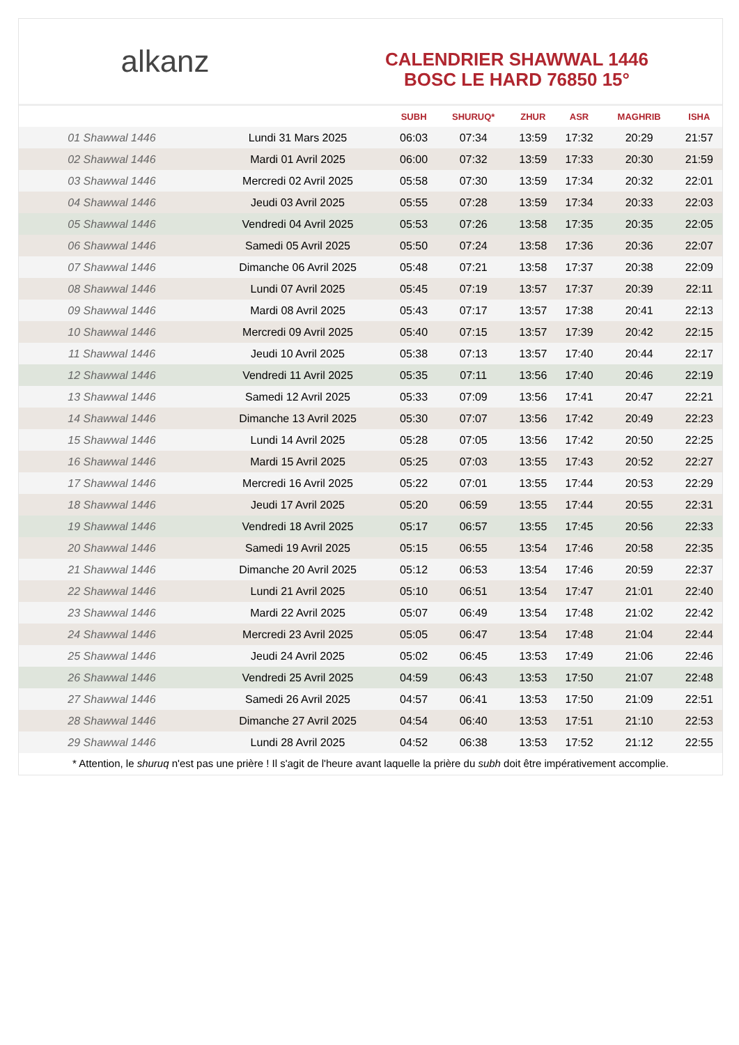alkanz
CALENDRIER SHAWWAL 1446
BOSC LE HARD 76850 15°
| | | SUBH | SHURUQ* | ZHUR | ASR | MAGHRIB | ISHA |
| --- | --- | --- | --- | --- | --- | --- | --- |
| 01 Shawwal 1446 | Lundi 31 Mars 2025 | 06:03 | 07:34 | 13:59 | 17:32 | 20:29 | 21:57 |
| 02 Shawwal 1446 | Mardi 01 Avril 2025 | 06:00 | 07:32 | 13:59 | 17:33 | 20:30 | 21:59 |
| 03 Shawwal 1446 | Mercredi 02 Avril 2025 | 05:58 | 07:30 | 13:59 | 17:34 | 20:32 | 22:01 |
| 04 Shawwal 1446 | Jeudi 03 Avril 2025 | 05:55 | 07:28 | 13:59 | 17:34 | 20:33 | 22:03 |
| 05 Shawwal 1446 | Vendredi 04 Avril 2025 | 05:53 | 07:26 | 13:58 | 17:35 | 20:35 | 22:05 |
| 06 Shawwal 1446 | Samedi 05 Avril 2025 | 05:50 | 07:24 | 13:58 | 17:36 | 20:36 | 22:07 |
| 07 Shawwal 1446 | Dimanche 06 Avril 2025 | 05:48 | 07:21 | 13:58 | 17:37 | 20:38 | 22:09 |
| 08 Shawwal 1446 | Lundi 07 Avril 2025 | 05:45 | 07:19 | 13:57 | 17:37 | 20:39 | 22:11 |
| 09 Shawwal 1446 | Mardi 08 Avril 2025 | 05:43 | 07:17 | 13:57 | 17:38 | 20:41 | 22:13 |
| 10 Shawwal 1446 | Mercredi 09 Avril 2025 | 05:40 | 07:15 | 13:57 | 17:39 | 20:42 | 22:15 |
| 11 Shawwal 1446 | Jeudi 10 Avril 2025 | 05:38 | 07:13 | 13:57 | 17:40 | 20:44 | 22:17 |
| 12 Shawwal 1446 | Vendredi 11 Avril 2025 | 05:35 | 07:11 | 13:56 | 17:40 | 20:46 | 22:19 |
| 13 Shawwal 1446 | Samedi 12 Avril 2025 | 05:33 | 07:09 | 13:56 | 17:41 | 20:47 | 22:21 |
| 14 Shawwal 1446 | Dimanche 13 Avril 2025 | 05:30 | 07:07 | 13:56 | 17:42 | 20:49 | 22:23 |
| 15 Shawwal 1446 | Lundi 14 Avril 2025 | 05:28 | 07:05 | 13:56 | 17:42 | 20:50 | 22:25 |
| 16 Shawwal 1446 | Mardi 15 Avril 2025 | 05:25 | 07:03 | 13:55 | 17:43 | 20:52 | 22:27 |
| 17 Shawwal 1446 | Mercredi 16 Avril 2025 | 05:22 | 07:01 | 13:55 | 17:44 | 20:53 | 22:29 |
| 18 Shawwal 1446 | Jeudi 17 Avril 2025 | 05:20 | 06:59 | 13:55 | 17:44 | 20:55 | 22:31 |
| 19 Shawwal 1446 | Vendredi 18 Avril 2025 | 05:17 | 06:57 | 13:55 | 17:45 | 20:56 | 22:33 |
| 20 Shawwal 1446 | Samedi 19 Avril 2025 | 05:15 | 06:55 | 13:54 | 17:46 | 20:58 | 22:35 |
| 21 Shawwal 1446 | Dimanche 20 Avril 2025 | 05:12 | 06:53 | 13:54 | 17:46 | 20:59 | 22:37 |
| 22 Shawwal 1446 | Lundi 21 Avril 2025 | 05:10 | 06:51 | 13:54 | 17:47 | 21:01 | 22:40 |
| 23 Shawwal 1446 | Mardi 22 Avril 2025 | 05:07 | 06:49 | 13:54 | 17:48 | 21:02 | 22:42 |
| 24 Shawwal 1446 | Mercredi 23 Avril 2025 | 05:05 | 06:47 | 13:54 | 17:48 | 21:04 | 22:44 |
| 25 Shawwal 1446 | Jeudi 24 Avril 2025 | 05:02 | 06:45 | 13:53 | 17:49 | 21:06 | 22:46 |
| 26 Shawwal 1446 | Vendredi 25 Avril 2025 | 04:59 | 06:43 | 13:53 | 17:50 | 21:07 | 22:48 |
| 27 Shawwal 1446 | Samedi 26 Avril 2025 | 04:57 | 06:41 | 13:53 | 17:50 | 21:09 | 22:51 |
| 28 Shawwal 1446 | Dimanche 27 Avril 2025 | 04:54 | 06:40 | 13:53 | 17:51 | 21:10 | 22:53 |
| 29 Shawwal 1446 | Lundi 28 Avril 2025 | 04:52 | 06:38 | 13:53 | 17:52 | 21:12 | 22:55 |
* Attention, le shuruq n'est pas une prière ! Il s'agit de l'heure avant laquelle la prière du subh doit être impérativement accomplie.